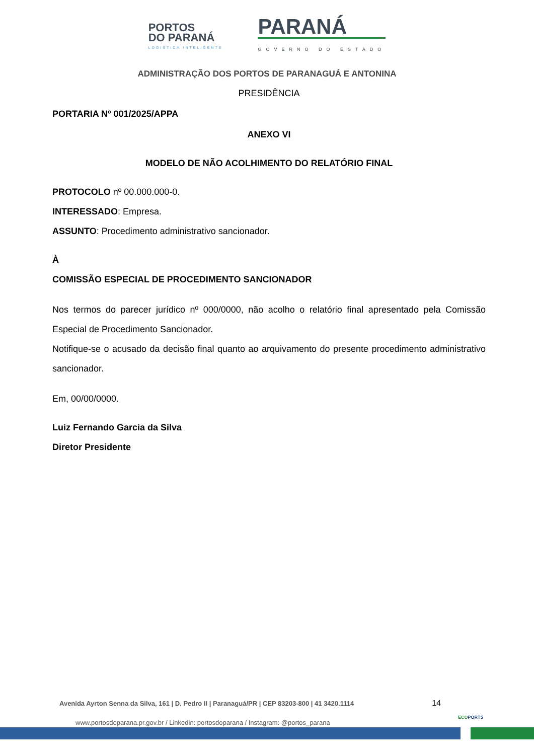PORTOS
DO PARANÁ
LOGÍSTICA INTELIGENTE
PARANÁ
GOVERNO DO ESTADO
ADMINISTRAÇÃO DOS PORTOS DE PARANAGUÁ E ANTONINA
PRESIDÊNCIA
PORTARIA Nº 001/2025/APPA
ANEXO VI
MODELO DE NÃO ACOLHIMENTO DO RELATÓRIO FINAL
PROTOCOLO nº 00.000.000-0.
INTERESSADO: Empresa.
ASSUNTO: Procedimento administrativo sancionador.
À
COMISSÃO ESPECIAL DE PROCEDIMENTO SANCIONADOR
Nos termos do parecer jurídico nº 000/0000, não acolho o relatório final apresentado pela Comissão Especial de Procedimento Sancionador.
Notifique-se o acusado da decisão final quanto ao arquivamento do presente procedimento administrativo sancionador.
Em, 00/00/0000.
Luiz Fernando Garcia da Silva
Diretor Presidente
Avenida Ayrton Senna da Silva, 161 | D. Pedro II | Paranaguá/PR | CEP 83203-800 | 41 3420.1114 14
www.portosdoparana.pr.gov.br / Linkedin: portosdoparana / Instagram: @portos_parana
ECOPORTS